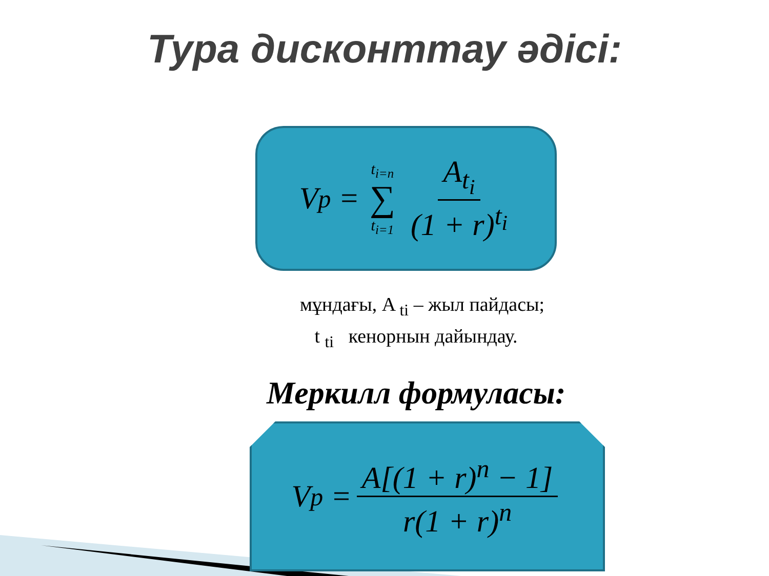Тура дисконттау әдісі:
V<sub>p</sub> = t<sub>i=n</sub> ∑ t<sub>i=1</sub> A<sub>t<sub>i</sub></sub> (1 + r)<sup>t<sub>i</sub></sup>
мұндағы, A <sub>ti</sub> – жыл пайдасы;
t <sub>ti</sub> кенорнын дайындау.
Меркилл формуласы:
V<sub>p</sub> = A[(1 + r)<sup>n</sup> − 1] r(1 + r)<sup>n</sup>